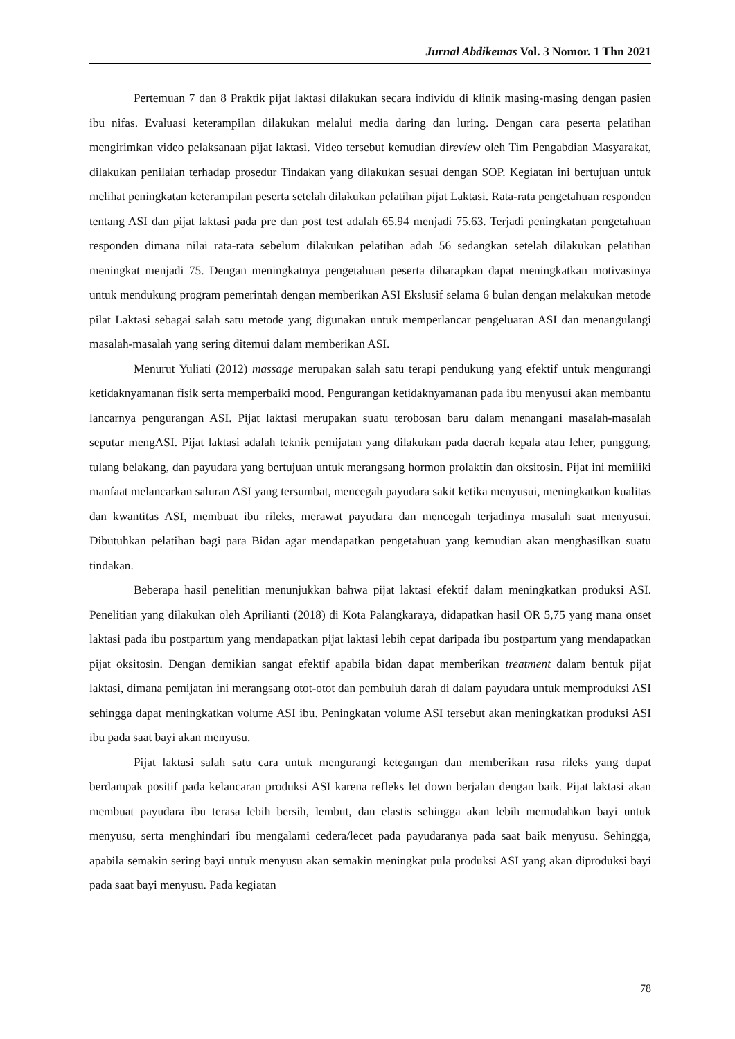Jurnal Abdikemas Vol. 3 Nomor. 1 Thn 2021
Pertemuan 7 dan 8 Praktik pijat laktasi dilakukan secara individu di klinik masing-masing dengan pasien ibu nifas. Evaluasi keterampilan dilakukan melalui media daring dan luring. Dengan cara peserta pelatihan mengirimkan video pelaksanaan pijat laktasi. Video tersebut kemudian direview oleh Tim Pengabdian Masyarakat, dilakukan penilaian terhadap prosedur Tindakan yang dilakukan sesuai dengan SOP. Kegiatan ini bertujuan untuk melihat peningkatan keterampilan peserta setelah dilakukan pelatihan pijat Laktasi. Rata-rata pengetahuan responden tentang ASI dan pijat laktasi pada pre dan post test adalah 65.94 menjadi 75.63. Terjadi peningkatan pengetahuan responden dimana nilai rata-rata sebelum dilakukan pelatihan adah 56 sedangkan setelah dilakukan pelatihan meningkat menjadi 75. Dengan meningkatnya pengetahuan peserta diharapkan dapat meningkatkan motivasinya untuk mendukung program pemerintah dengan memberikan ASI Ekslusif selama 6 bulan dengan melakukan metode pilat Laktasi sebagai salah satu metode yang digunakan untuk memperlancar pengeluaran ASI dan menangulangi masalah-masalah yang sering ditemui dalam memberikan ASI.
Menurut Yuliati (2012) massage merupakan salah satu terapi pendukung yang efektif untuk mengurangi ketidaknyamanan fisik serta memperbaiki mood. Pengurangan ketidaknyamanan pada ibu menyusui akan membantu lancarnya pengurangan ASI. Pijat laktasi merupakan suatu terobosan baru dalam menangani masalah-masalah seputar mengASI. Pijat laktasi adalah teknik pemijatan yang dilakukan pada daerah kepala atau leher, punggung, tulang belakang, dan payudara yang bertujuan untuk merangsang hormon prolaktin dan oksitosin. Pijat ini memiliki manfaat melancarkan saluran ASI yang tersumbat, mencegah payudara sakit ketika menyusui, meningkatkan kualitas dan kwantitas ASI, membuat ibu rileks, merawat payudara dan mencegah terjadinya masalah saat menyusui. Dibutuhkan pelatihan bagi para Bidan agar mendapatkan pengetahuan yang kemudian akan menghasilkan suatu tindakan.
Beberapa hasil penelitian menunjukkan bahwa pijat laktasi efektif dalam meningkatkan produksi ASI. Penelitian yang dilakukan oleh Aprilianti (2018) di Kota Palangkaraya, didapatkan hasil OR 5,75 yang mana onset laktasi pada ibu postpartum yang mendapatkan pijat laktasi lebih cepat daripada ibu postpartum yang mendapatkan pijat oksitosin. Dengan demikian sangat efektif apabila bidan dapat memberikan treatment dalam bentuk pijat laktasi, dimana pemijatan ini merangsang otot-otot dan pembuluh darah di dalam payudara untuk memproduksi ASI sehingga dapat meningkatkan volume ASI ibu. Peningkatan volume ASI tersebut akan meningkatkan produksi ASI ibu pada saat bayi akan menyusu.
Pijat laktasi salah satu cara untuk mengurangi ketegangan dan memberikan rasa rileks yang dapat berdampak positif pada kelancaran produksi ASI karena refleks let down berjalan dengan baik. Pijat laktasi akan membuat payudara ibu terasa lebih bersih, lembut, dan elastis sehingga akan lebih memudahkan bayi untuk menyusu, serta menghindari ibu mengalami cedera/lecet pada payudaranya pada saat baik menyusu. Sehingga, apabila semakin sering bayi untuk menyusu akan semakin meningkat pula produksi ASI yang akan diproduksi bayi pada saat bayi menyusu. Pada kegiatan
78